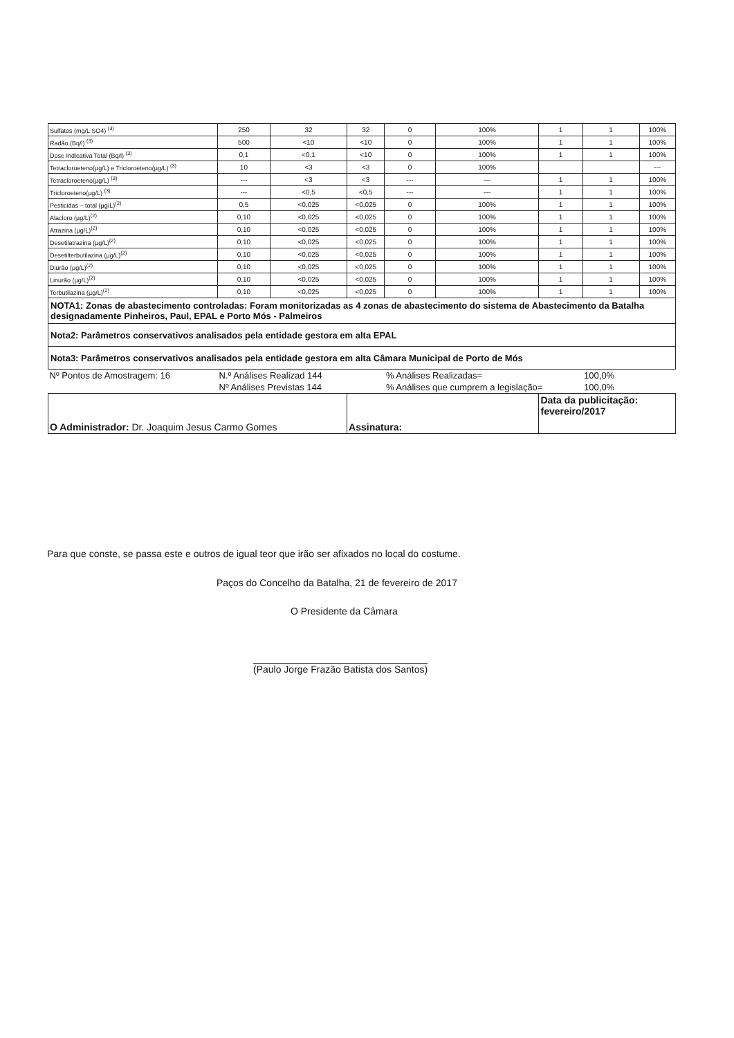| Sulfatos (mg/L SO4) <sup>(3)</sup> | 250 | 32 | 32 | 0 | 100% | 1 | 1 | 100% |
| Radão (Bq/l) <sup>(3)</sup> | 500 | <10 | <10 | 0 | 100% | 1 | 1 | 100% |
| Dose Indicativa Total (Bq/l) <sup>(3)</sup> | 0,1 | <0,1 | <10 | 0 | 100% | 1 | 1 | 100% |
| Tetracloroeteno(µg/L) e Tricloroeteno(µg/L) <sup>(3)</sup> | 10 | <3 | <3 | 0 | 100% | | | --- |
| Tetracloroeteno(µg/L) <sup>(3)</sup> | --- | <3 | <3 | --- | --- | 1 | 1 | 100% |
| Tricloroeteno(µg/L) <sup>(3)</sup> | --- | <0,5 | <0,5 | --- | --- | 1 | 1 | 100% |
| Pesticidas – total (µg/L)<sup>(2)</sup> | 0,5 | <0,025 | <0,025 | 0 | 100% | 1 | 1 | 100% |
| Alacloro (µg/L)<sup>(2)</sup> | 0,10 | <0,025 | <0,025 | 0 | 100% | 1 | 1 | 100% |
| Atrazina (µg/L)<sup>(2)</sup> | 0,10 | <0,025 | <0,025 | 0 | 100% | 1 | 1 | 100% |
| Desetilatrazina (µg/L)<sup>(2)</sup> | 0,10 | <0,025 | <0,025 | 0 | 100% | 1 | 1 | 100% |
| Desetilterbutilazina (µg/L)<sup>(2)</sup> | 0,10 | <0,025 | <0,025 | 0 | 100% | 1 | 1 | 100% |
| Diurão (µg/L)<sup>(2)</sup> | 0,10 | <0,025 | <0,025 | 0 | 100% | 1 | 1 | 100% |
| Linurão (µg/L)<sup>(2)</sup> | 0,10 | <0,025 | <0,025 | 0 | 100% | 1 | 1 | 100% |
| Terbutilazina (µg/L)<sup>(2)</sup> | 0,10 | <0,025 | <0,025 | 0 | 100% | 1 | 1 | 100% |
| NOTA1: Zonas de abastecimento controladas: Foram monitorizadas as 4 zonas de abastecimento do sistema de Abastecimento da Batalha designadamente Pinheiros, Paul, EPAL e Porto Mós - Palmeiros | | | | | | | | |
| Nota2: Parâmetros conservativos analisados pela entidade gestora em alta EPAL | | | | | | | | |
| Nota3: Parâmetros conservativos analisados pela entidade gestora em alta Câmara Municipal de Porto de Mós | | | | | | | | |
| Nº Pontos de Amostragem: 16 | N.º Análises Realizad 144 | | | % Análises Realizadas= | | | 100,0% | |
| | Nº Análises Previstas 144 | | | % Análises que cumprem a legislação= | | | 100,0% | |
| O Administrador: Dr. Joaquim Jesus Carmo Gomes | | | Assinatura: | | | Data da publicitação: fevereiro/2017 | | |
Para que conste, se passa este e outros de igual teor que irão ser afixados no local do costume.
Paços do Concelho da Batalha, 21 de fevereiro de 2017
O Presidente da Câmara
(Paulo Jorge Frazão Batista dos Santos)